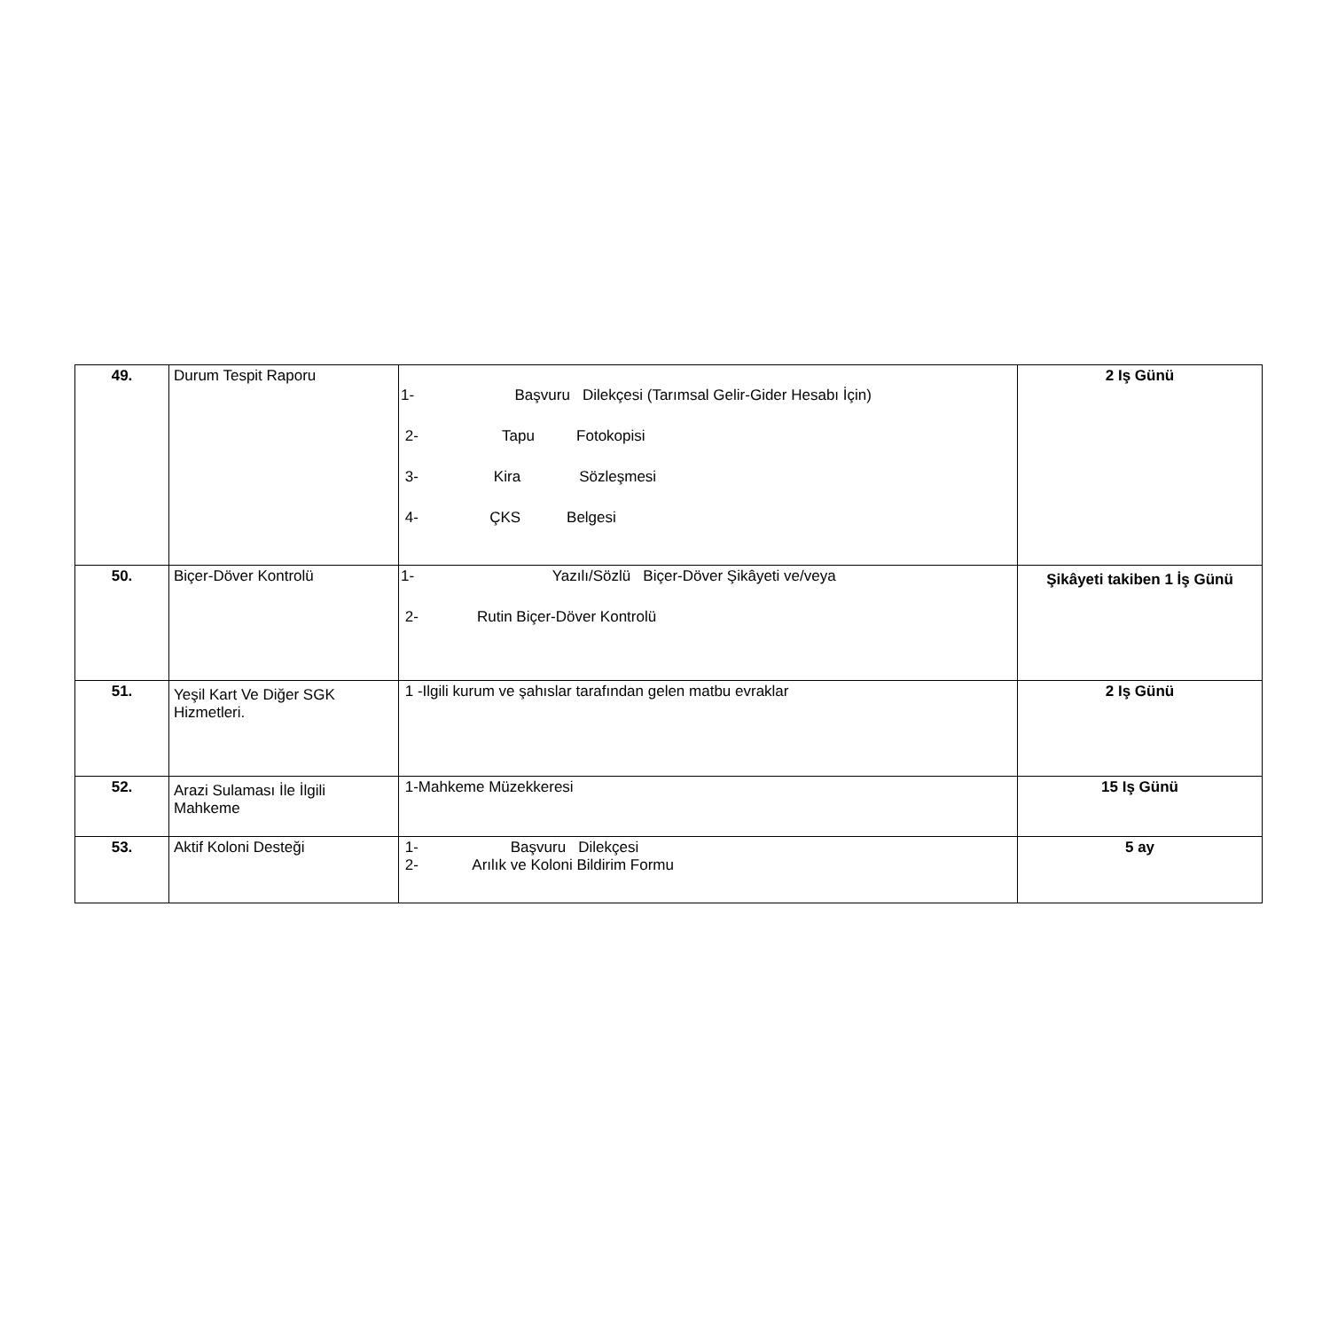| 49. | Durum Tespit Raporu | 1- Başvuru Dilekçesi (Tarımsal Gelir-Gider Hesabı İçin) 2- Tapu Fotokopisi 3- Kira Sözleşmesi 4- ÇKS Belgesi | 2 Iş Günü |
| 50. | Biçer-Döver Kontrolü | 1- Yazılı/Sözlü Biçer-Döver Şikâyeti ve/veya 2- Rutin Biçer-Döver Kontrolü | Şikâyeti takiben 1 İş Günü |
| 51. | Yeşil Kart Ve Diğer SGK Hizmetleri. | 1 -Ilgili kurum ve şahıslar tarafından gelen matbu evraklar | 2 Iş Günü |
| 52. | Arazi Sulaması İle İlgili Mahkeme | 1-Mahkeme Müzekkeresi | 15 Iş Günü |
| 53. | Aktif Koloni Desteği | 1- Başvuru Dilekçesi 2- Arılık ve Koloni Bildirim Formu | 5 ay |